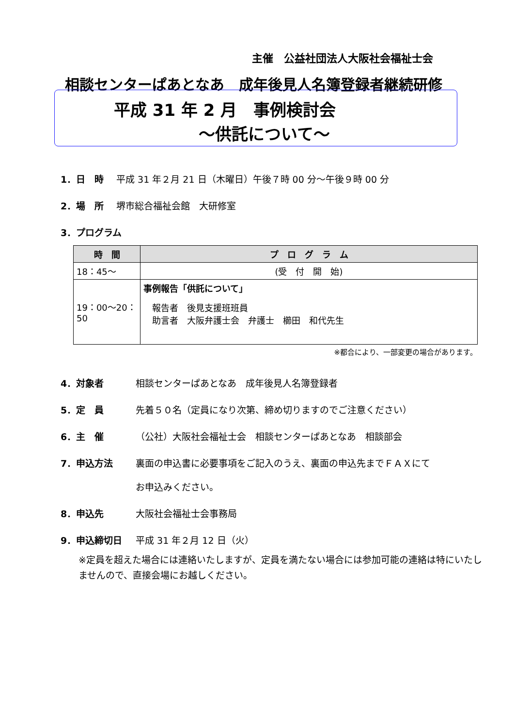主催　公益社団法人大阪社会福祉士会
相談センターぱあとなあ　成年後見人名簿登録者継続研修
平成 31 年 2 月　事例検討会
～供託について～
1．日　時 平成 31 年２月 21 日（木曜日）午後７時 00 分～午後９時 00 分
2．場　所 堺市総合福祉会館　大研修室
3．プログラム
| 時 間 | プ ロ グ ラ ム |
| --- | --- |
| 18：45～ | (受 付 開 始) |
| 19：00～20：50 | 事例報告「供託について」 報告者 後見支援班班員 助言者 大阪弁護士会 弁護士 櫛田 和代先生 |
※都合により、一部変更の場合があります。
4．対象者 相談センターぱあとなあ　成年後見人名簿登録者
5．定　員 先着５０名（定員になり次第、締め切りますのでご注意ください）
6．主　催 （公社）大阪社会福祉士会　相談センターぱあとなあ　相談部会
7．申込方法 裏面の申込書に必要事項をご記入のうえ、裏面の申込先までＦＡＸにて
お申込みください。
8．申込先 大阪社会福祉士会事務局
9．申込締切日 平成 31 年２月 12 日（火）
※定員を超えた場合には連絡いたしますが、定員を満たない場合には参加可能の連絡は特にいたしませんので、直接会場にお越しください。